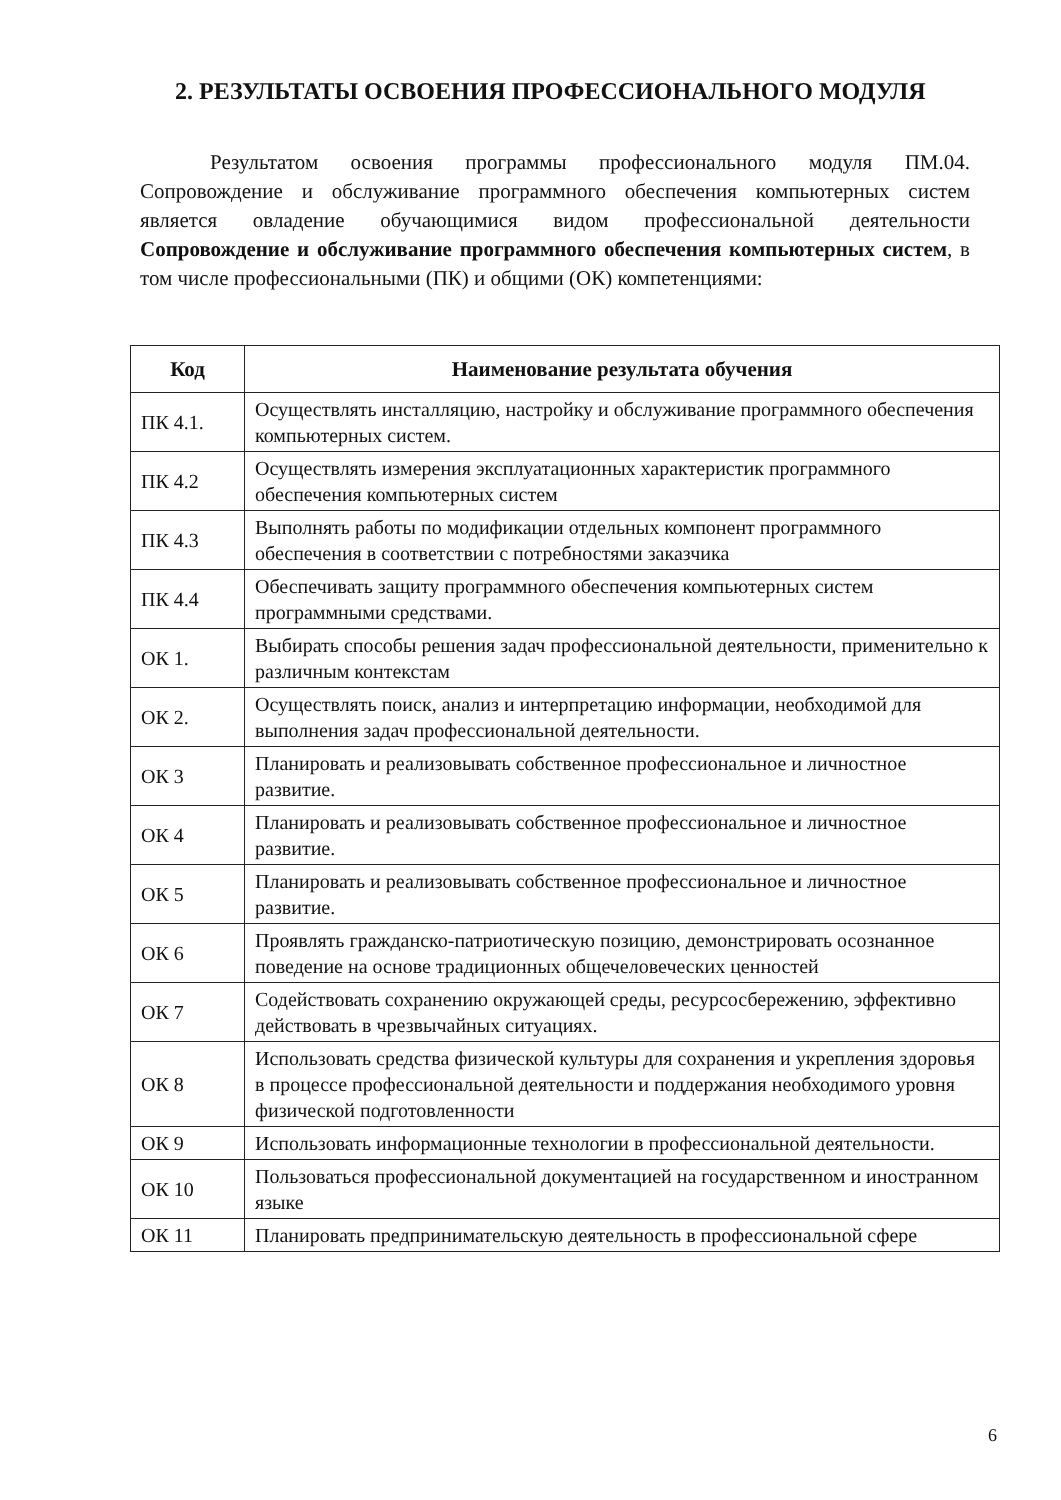2. РЕЗУЛЬТАТЫ ОСВОЕНИЯ ПРОФЕССИОНАЛЬНОГО МОДУЛЯ
Результатом освоения программы профессионального модуля ПМ.04. Сопровождение и обслуживание программного обеспечения компьютерных систем является овладение обучающимися видом профессиональной деятельности Сопровождение и обслуживание программного обеспечения компьютерных систем, в том числе профессиональными (ПК) и общими (ОК) компетенциями:
| Код | Наименование результата обучения |
| --- | --- |
| ПК 4.1. | Осуществлять инсталляцию, настройку и обслуживание программного обеспечения компьютерных систем. |
| ПК 4.2 | Осуществлять измерения эксплуатационных характеристик программного обеспечения компьютерных систем |
| ПК 4.3 | Выполнять работы по модификации отдельных компонент программного обеспечения в соответствии с потребностями заказчика |
| ПК 4.4 | Обеспечивать защиту программного обеспечения компьютерных систем программными средствами. |
| ОК 1. | Выбирать способы решения задач профессиональной деятельности, применительно к различным контекстам |
| ОК 2. | Осуществлять поиск, анализ и интерпретацию информации, необходимой для выполнения задач профессиональной деятельности. |
| ОК 3 | Планировать и реализовывать собственное профессиональное и личностное развитие. |
| ОК 4 | Планировать и реализовывать собственное профессиональное и личностное развитие. |
| ОК 5 | Планировать и реализовывать собственное профессиональное и личностное развитие. |
| ОК 6 | Проявлять гражданско-патриотическую позицию, демонстрировать осознанное поведение на основе традиционных общечеловеческих ценностей |
| ОК 7 | Содействовать сохранению окружающей среды, ресурсосбережению, эффективно действовать в чрезвычайных ситуациях. |
| ОК 8 | Использовать средства физической культуры для сохранения и укрепления здоровья в процессе профессиональной деятельности и поддержания необходимого уровня физической подготовленности |
| ОК 9 | Использовать информационные технологии в профессиональной деятельности. |
| ОК 10 | Пользоваться профессиональной документацией на государственном и иностранном языке |
| ОК 11 | Планировать предпринимательскую деятельность в профессиональной сфере |
6